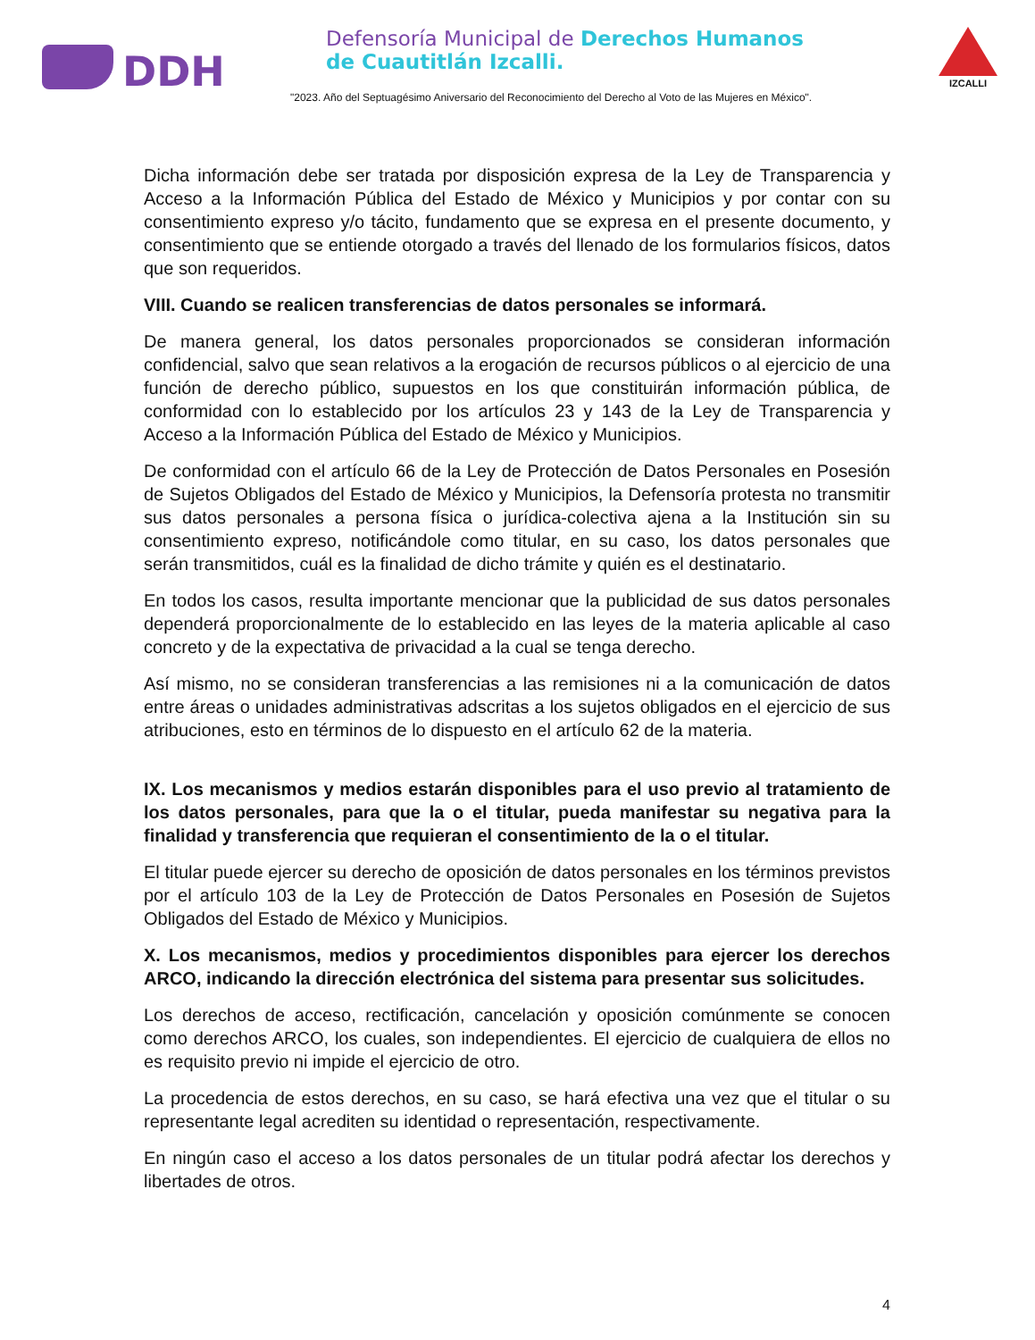DDH
Defensoría Municipal de Derechos Humanos
de Cuautitlán Izcalli.
"2023. Año del Septuagésimo Aniversario del Reconocimiento del Derecho al Voto de las Mujeres en México".
IZCALLI
Dicha información debe ser tratada por disposición expresa de la Ley de Transparencia y Acceso a la Información Pública del Estado de México y Municipios y por contar con su consentimiento expreso y/o tácito, fundamento que se expresa en el presente documento, y consentimiento que se entiende otorgado a través del llenado de los formularios físicos, datos que son requeridos.
VIII. Cuando se realicen transferencias de datos personales se informará.
De manera general, los datos personales proporcionados se consideran información confidencial, salvo que sean relativos a la erogación de recursos públicos o al ejercicio de una función de derecho público, supuestos en los que constituirán información pública, de conformidad con lo establecido por los artículos 23 y 143 de la Ley de Transparencia y Acceso a la Información Pública del Estado de México y Municipios.
De conformidad con el artículo 66 de la Ley de Protección de Datos Personales en Posesión de Sujetos Obligados del Estado de México y Municipios, la Defensoría protesta no transmitir sus datos personales a persona física o jurídica-colectiva ajena a la Institución sin su consentimiento expreso, notificándole como titular, en su caso, los datos personales que serán transmitidos, cuál es la finalidad de dicho trámite y quién es el destinatario.
En todos los casos, resulta importante mencionar que la publicidad de sus datos personales dependerá proporcionalmente de lo establecido en las leyes de la materia aplicable al caso concreto y de la expectativa de privacidad a la cual se tenga derecho.
Así mismo, no se consideran transferencias a las remisiones ni a la comunicación de datos entre áreas o unidades administrativas adscritas a los sujetos obligados en el ejercicio de sus atribuciones, esto en términos de lo dispuesto en el artículo 62 de la materia.
IX. Los mecanismos y medios estarán disponibles para el uso previo al tratamiento de los datos personales, para que la o el titular, pueda manifestar su negativa para la finalidad y transferencia que requieran el consentimiento de la o el titular.
El titular puede ejercer su derecho de oposición de datos personales en los términos previstos por el artículo 103 de la Ley de Protección de Datos Personales en Posesión de Sujetos Obligados del Estado de México y Municipios.
X. Los mecanismos, medios y procedimientos disponibles para ejercer los derechos ARCO, indicando la dirección electrónica del sistema para presentar sus solicitudes.
Los derechos de acceso, rectificación, cancelación y oposición comúnmente se conocen como derechos ARCO, los cuales, son independientes. El ejercicio de cualquiera de ellos no es requisito previo ni impide el ejercicio de otro.
La procedencia de estos derechos, en su caso, se hará efectiva una vez que el titular o su representante legal acrediten su identidad o representación, respectivamente.
En ningún caso el acceso a los datos personales de un titular podrá afectar los derechos y libertades de otros.
4